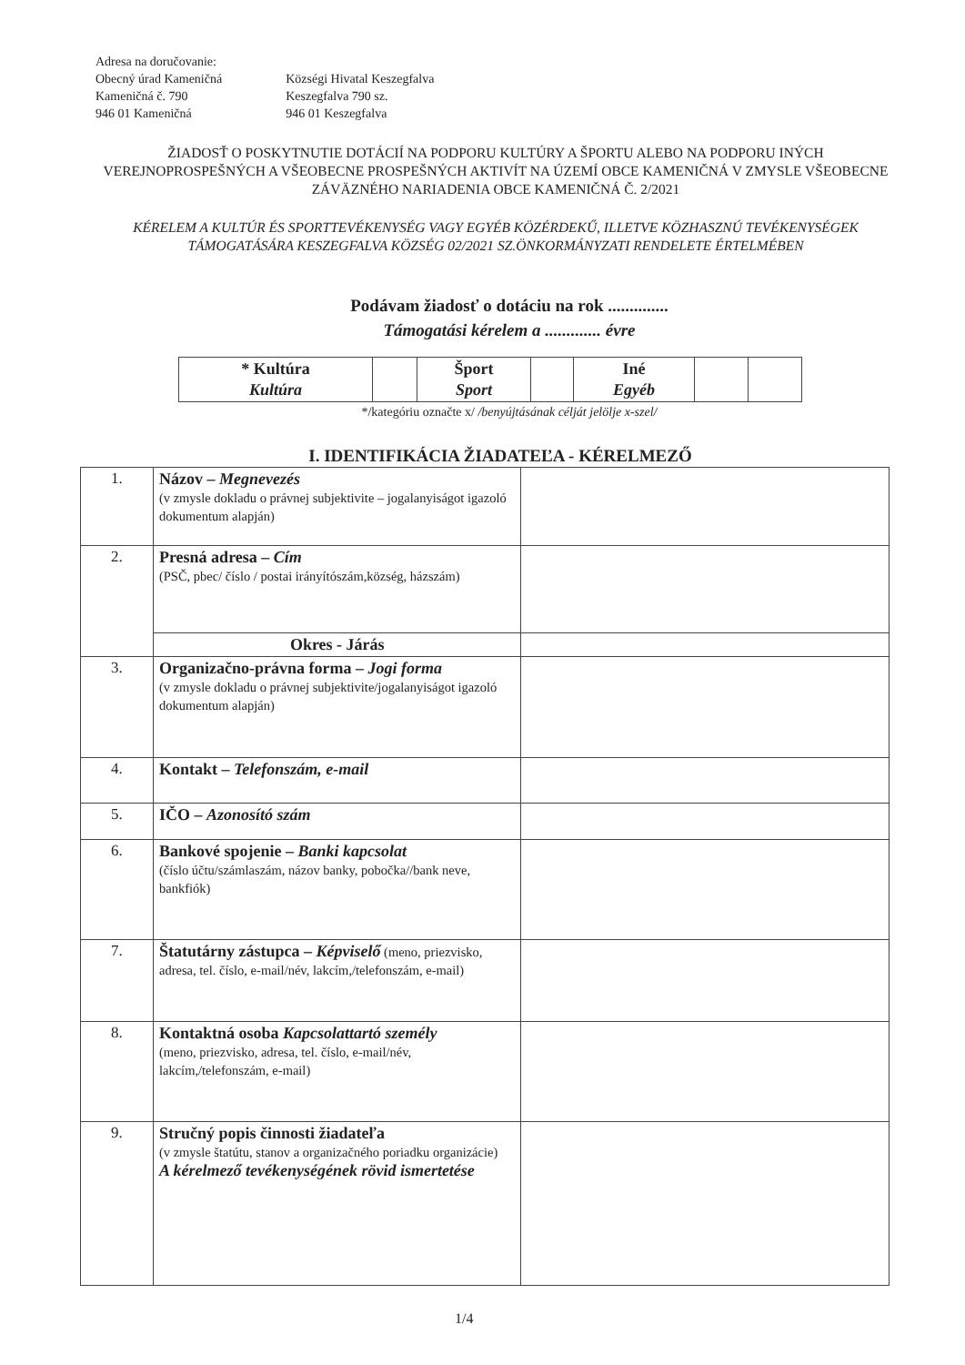Adresa na doručovanie:
Obecný úrad Kameničná
Kameničná č. 790
946 01 Kameničná
Községi Hivatal Keszegfalva
Keszegfalva 790 sz.
946 01 Keszegfalva
ŽIADOSŤ O POSKYTNUTIE DOTÁCIÍ NA PODPORU KULTÚRY A ŠPORTU ALEBO NA PODPORU INÝCH VEREJNOPROSPEŠNÝCH A VŠEOBECNE PROSPEŠNÝCH AKTIVÍT NA ÚZEMÍ OBCE KAMENIČNÁ V ZMYSLE VŠEOBECNE ZÁVÄZNÉHO NARIADENIA OBCE KAMENIČNÁ Č. 2/2021
KÉRELEM A KULTÚR ÉS SPORTTEVÉKENYSÉG VAGY EGYÉB KÖZÉRDEKŰ, ILLETVE KÖZHASZNÚ TEVÉKENYSÉGEK TÁMOGATÁSÁRA KESZEGFALVA KÖZSÉG 02/2021 SZ.ÖNKORMÁNYZATI RENDELETE ÉRTELMÉBEN
Podávam žiadosť o dotáciu na rok ..............
Támogatási kérelem a ............. évre
| * Kultúra Kultúra | | Šport Sport | | Iné Egyéb | | |
*/kategóriu označte x/ /benyújtásának célját jelölje x-szel/
I. IDENTIFIKÁCIA ŽIADATEĽA - KÉRELMEZŐ
| 1. | Názov – Megnevezés (v zmysle dokladu o právnej subjektivite – jogalanyiságot igazoló dokumentum alapján) | |
| 2. | Presná adresa – Cím (PSČ, pbec/ číslo / postai irányítószám,község, házszám) | |
| | Okres - Járás | |
| 3. | Organizačno-právna forma – Jogi forma (v zmysle dokladu o právnej subjektivite/jogalanyiságot igazoló dokumentum alapján) | |
| 4. | Kontakt – Telefonszám, e-mail | |
| 5. | IČO – Azonosító szám | |
| 6. | Bankové spojenie – Banki kapcsolat (číslo účtu/számlaszám, názov banky, pobočka//bank neve, bankfiók) | |
| 7. | Štatutárny zástupca – Képviselő (meno, priezvisko, adresa, tel. číslo, e-mail/név, lakcím,/telefonszám, e-mail) | |
| 8. | Kontaktná osoba Kapcsolattartó személy (meno, priezvisko, adresa, tel. číslo, e-mail/név, lakcím,/telefonszám, e-mail) | |
| 9. | Stručný popis činnosti žiadateľa (v zmysle štatútu, stanov a organizačného poriadku organizácie) A kérelmező tevékenységének rövid ismertetése | |
1/4